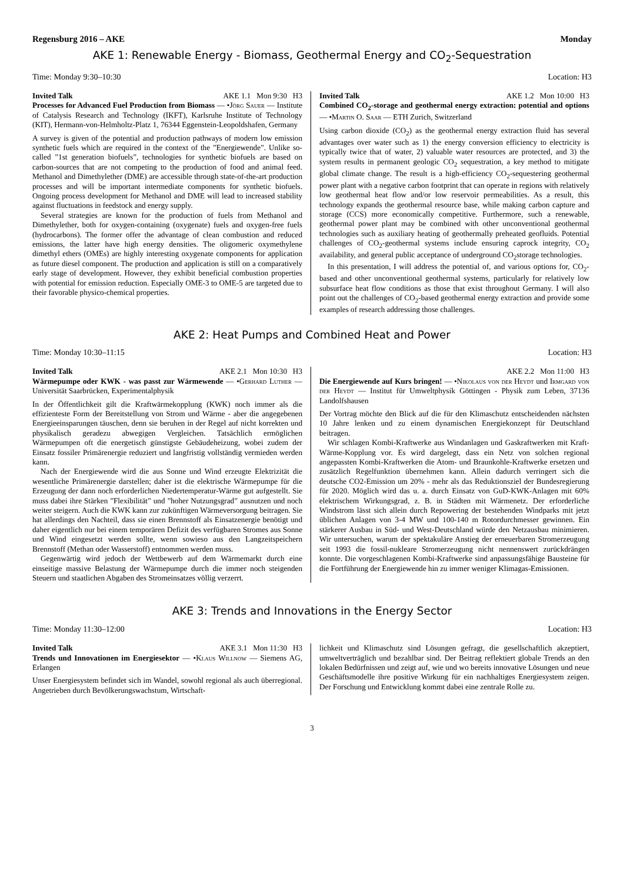Regensburg 2016 – AKE Monday
AKE 1: Renewable Energy - Biomass, Geothermal Energy and CO<sub>2</sub>-Sequestration
Time: Monday 9:30–10:30 Location: H3
Invited Talk AKE 1.1 Mon 9:30 H3
Processes for Advanced Fuel Production from Biomass — •Jörg Sauer — Institute of Catalysis Research and Technology (IKFT), Karlsruhe Institute of Technology (KIT), Hermann-von-Helmholtz-Platz 1, 76344 Eggenstein-Leopoldshafen, Germany
A survey is given of the potential and production pathways of modern low emission synthetic fuels which are required in the context of the ”Energiewende”. Unlike so-called ”1st generation biofuels”, technologies for synthetic biofuels are based on carbon-sources that are not competing to the production of food and animal feed. Methanol and Dimethylether (DME) are accessible through state-of-the-art production processes and will be important intermediate components for synthetic biofuels. Ongoing process development for Methanol and DME will lead to increased stability against fluctuations in feedstock and energy supply.
Several strategies are known for the production of fuels from Methanol and Dimethylether, both for oxygen-containing (oxygenate) fuels and oxygen-free fuels (hydrocarbons). The former offer the advantage of clean combustion and reduced emissions, the latter have high energy densities. The oligomeric oxymethylene dimethyl ethers (OMEs) are highly interesting oxygenate components for application as future diesel component. The production and application is still on a comparatively early stage of development. However, they exhibit beneficial combustion properties with potential for emission reduction. Especially OME-3 to OME-5 are targeted due to their favorable physico-chemical properties.
Invited Talk AKE 1.2 Mon 10:00 H3
Combined CO<sub>2</sub>-storage and geothermal energy extraction: potential and options — •Martin O. Saar — ETH Zurich, Switzerland
Using carbon dioxide (CO<sub>2</sub>) as the geothermal energy extraction fluid has several advantages over water such as 1) the energy conversion efficiency to electricity is typically twice that of water, 2) valuable water resources are protected, and 3) the system results in permanent geologic CO<sub>2</sub> sequestration, a key method to mitigate global climate change. The result is a high-efficiency CO<sub>2</sub>-sequestering geothermal power plant with a negative carbon footprint that can operate in regions with relatively low geothermal heat flow and/or low reservoir permeabilities. As a result, this technology expands the geothermal resource base, while making carbon capture and storage (CCS) more economically competitive. Furthermore, such a renewable, geothermal power plant may be combined with other unconventional geothermal technologies such as auxiliary heating of geothermally preheated geofluids. Potential challenges of CO<sub>2</sub>-geothermal systems include ensuring caprock integrity, CO<sub>2</sub> availability, and general public acceptance of underground CO<sub>2</sub>storage technologies.
In this presentation, I will address the potential of, and various options for, CO<sub>2</sub>-based and other unconventional geothermal systems, particularly for relatively low subsurface heat flow conditions as those that exist throughout Germany. I will also point out the challenges of CO<sub>2</sub>-based geothermal energy extraction and provide some examples of research addressing those challenges.
AKE 2: Heat Pumps and Combined Heat and Power
Time: Monday 10:30–11:15 Location: H3
Invited Talk AKE 2.1 Mon 10:30 H3
Wärmepumpe oder KWK - was passt zur Wärmewende — •Gerhard Luther — Universität Saarbrücken, Experimentalphysik
In der Öffentlichkeit gilt die Kraftwärmekopplung (KWK) noch immer als die effizienteste Form der Bereitstellung von Strom und Wärme - aber die angegebenen Energieeinsparungen täuschen, denn sie beruhen in der Regel auf nicht korrekten und physikalisch geradezu abwegigen Vergleichen. Tatsächlich ermöglichen Wärmepumpen oft die energetisch günstigste Gebäudeheizung, wobei zudem der Einsatz fossiler Primärenergie reduziert und langfristig vollständig vermieden werden kann.
Nach der Energiewende wird die aus Sonne und Wind erzeugte Elektrizität die wesentliche Primärenergie darstellen; daher ist die elektrische Wärmepumpe für die Erzeugung der dann noch erforderlichen Niedertemperatur-Wärme gut aufgestellt. Sie muss dabei ihre Stärken ”Flexibilität” und ”hoher Nutzungsgrad” ausnutzen und noch weiter steigern. Auch die KWK kann zur zukünftigen Wärmeversorgung beitragen. Sie hat allerdings den Nachteil, dass sie einen Brennstoff als Einsatzenergie benötigt und daher eigentlich nur bei einem temporären Defizit des verfügbaren Stromes aus Sonne und Wind eingesetzt werden sollte, wenn sowieso aus den Langzeitspeichern Brennstoff (Methan oder Wasserstoff) entnommen werden muss.
Gegenwärtig wird jedoch der Wettbewerb auf dem Wärmemarkt durch eine einseitige massive Belastung der Wärmepumpe durch die immer noch steigenden Steuern und staatlichen Abgaben des Stromeinsatzes völlig verzerrt.
AKE 2.2 Mon 11:00 H3
Die Energiewende auf Kurs bringen! — •Nikolaus von der Heydt und Irmgard von der Heydt — Institut für Umweltphysik Göttingen - Physik zum Leben, 37136 Landolfshausen
Der Vortrag möchte den Blick auf die für den Klimaschutz entscheidenden nächsten 10 Jahre lenken und zu einem dynamischen Energiekonzept für Deutschland beitragen.
Wir schlagen Kombi-Kraftwerke aus Windanlagen und Gaskraftwerken mit Kraft-Wärme-Kopplung vor. Es wird dargelegt, dass ein Netz von solchen regional angepassten Kombi-Kraftwerken die Atom- und Braunkohle-Kraftwerke ersetzen und zusätzlich Regelfunktion übernehmen kann. Allein dadurch verringert sich die deutsche CO2-Emission um 20% - mehr als das Reduktionsziel der Bundesregierung für 2020. Möglich wird das u. a. durch Einsatz von GuD-KWK-Anlagen mit 60% elektrischem Wirkungsgrad, z. B. in Städten mit Wärmenetz. Der erforderliche Windstrom lässt sich allein durch Repowering der bestehenden Windparks mit jetzt üblichen Anlagen von 3-4 MW und 100-140 m Rotordurchmesser gewinnen. Ein stärkerer Ausbau in Süd- und West-Deutschland würde den Netzausbau minimieren. Wir untersuchen, warum der spektakuläre Anstieg der erneuerbaren Stromerzeugung seit 1993 die fossil-nukleare Stromerzeugung nicht nennenswert zurückdrängen konnte. Die vorgeschlagenen Kombi-Kraftwerke sind anpassungsfähige Bausteine für die Fortführung der Energiewende hin zu immer weniger Klimagas-Emissionen.
AKE 3: Trends and Innovations in the Energy Sector
Time: Monday 11:30–12:00 Location: H3
Invited Talk AKE 3.1 Mon 11:30 H3
Trends und Innovationen im Energiesektor — •Klaus Willnow — Siemens AG, Erlangen
Unser Energiesystem befindet sich im Wandel, sowohl regional als auch überregional. Angetrieben durch Bevölkerungswachstum, Wirtschaft-
lichkeit und Klimaschutz sind Lösungen gefragt, die gesellschaftlich akzeptiert, umweltverträglich und bezahlbar sind. Der Beitrag reflektiert globale Trends an den lokalen Bedürfnissen und zeigt auf, wie und wo bereits innovative Lösungen und neue Geschäftsmodelle ihre positive Wirkung für ein nachhaltiges Energiesystem zeigen. Der Forschung und Entwicklung kommt dabei eine zentrale Rolle zu.
3